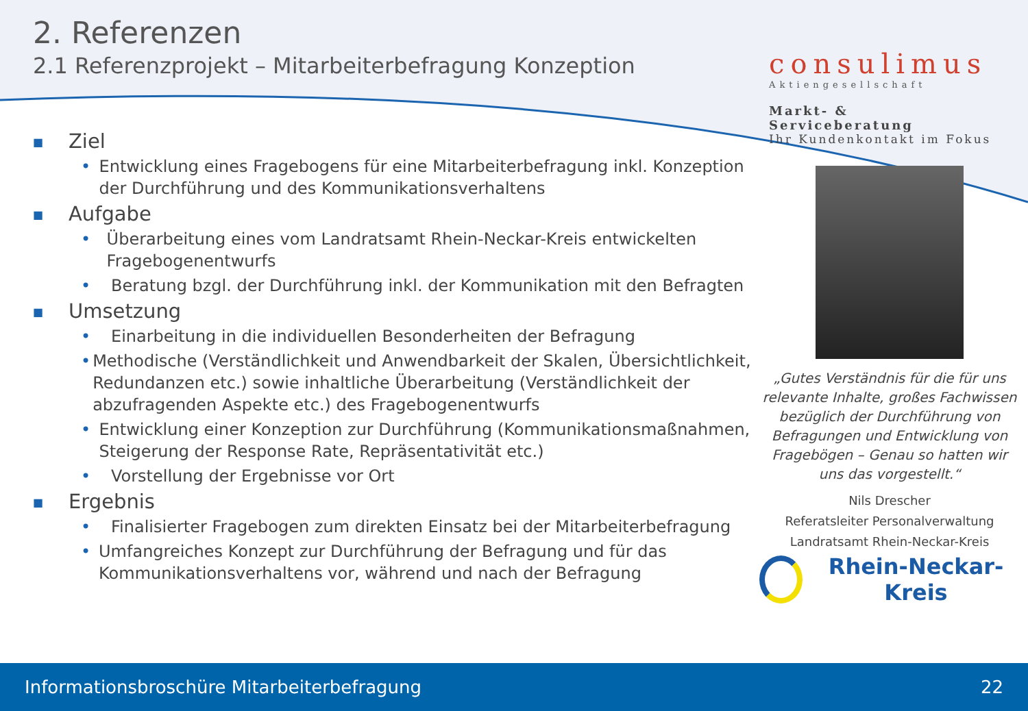2. Referenzen
2.1 Referenzprojekt – Mitarbeiterbefragung Konzeption
consulimus
Aktiengesellschaft
Markt- & Serviceberatung
Ihr Kundenkontakt im Fokus
■ Ziel
• Entwicklung eines Fragebogens für eine Mitarbeiterbefragung inkl. Konzeption der Durchführung und des Kommunikationsverhaltens
■ Aufgabe
• Überarbeitung eines vom Landratsamt Rhein-Neckar-Kreis entwickelten Fragebogenentwurfs
• Beratung bzgl. der Durchführung inkl. der Kommunikation mit den Befragten
■ Umsetzung
• Einarbeitung in die individuellen Besonderheiten der Befragung
• Methodische (Verständlichkeit und Anwendbarkeit der Skalen, Übersichtlichkeit, Redundanzen etc.) sowie inhaltliche Überarbeitung (Verständlichkeit der abzufragenden Aspekte etc.) des Fragebogenentwurfs
• Entwicklung einer Konzeption zur Durchführung (Kommunikationsmaßnahmen, Steigerung der Response Rate, Repräsentativität etc.)
• Vorstellung der Ergebnisse vor Ort
■ Ergebnis
• Finalisierter Fragebogen zum direkten Einsatz bei der Mitarbeiterbefragung
• Umfangreiches Konzept zur Durchführung der Befragung und für das Kommunikationsverhaltens vor, während und nach der Befragung
„Gutes Verständnis für die für uns relevante Inhalte, großes Fachwissen bezüglich der Durchführung von Befragungen und Entwicklung von Fragebögen – Genau so hatten wir uns das vorgestellt.“
Nils Drescher
Referatsleiter Personalverwaltung
Landratsamt Rhein-Neckar-Kreis
Rhein-Neckar-Kreis
Informationsbroschüre Mitarbeiterbefragung 22